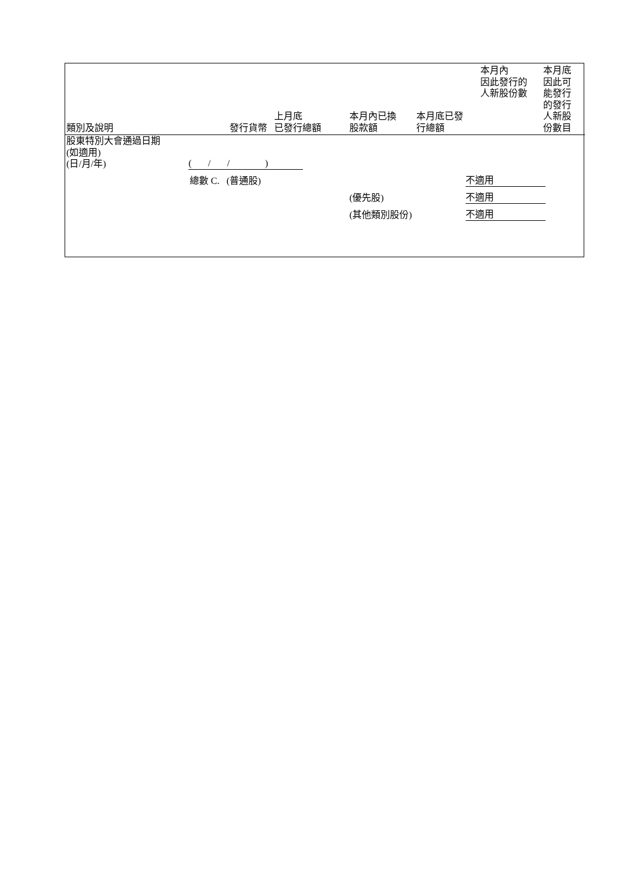| 類別及說明 | 發行貨幣 | 上月底 已發行總額 | 本月內已換 股款額 | 本月底已發 行總額 | 本月內 因此發行的 人新股份數 | 本月底 因此可 能發行 的發行 人新股 份數目 |
| --- | --- | --- | --- | --- | --- | --- |
| 股東特別大會通過日期 (如適用) (日/月/年) | ( / / ) | | | | | |
| | 總數 C. (普通股) | | | | 不適用 | |
| | | | (優先股) | | 不適用 | |
| | | | (其他類別股份) | | 不適用 | |